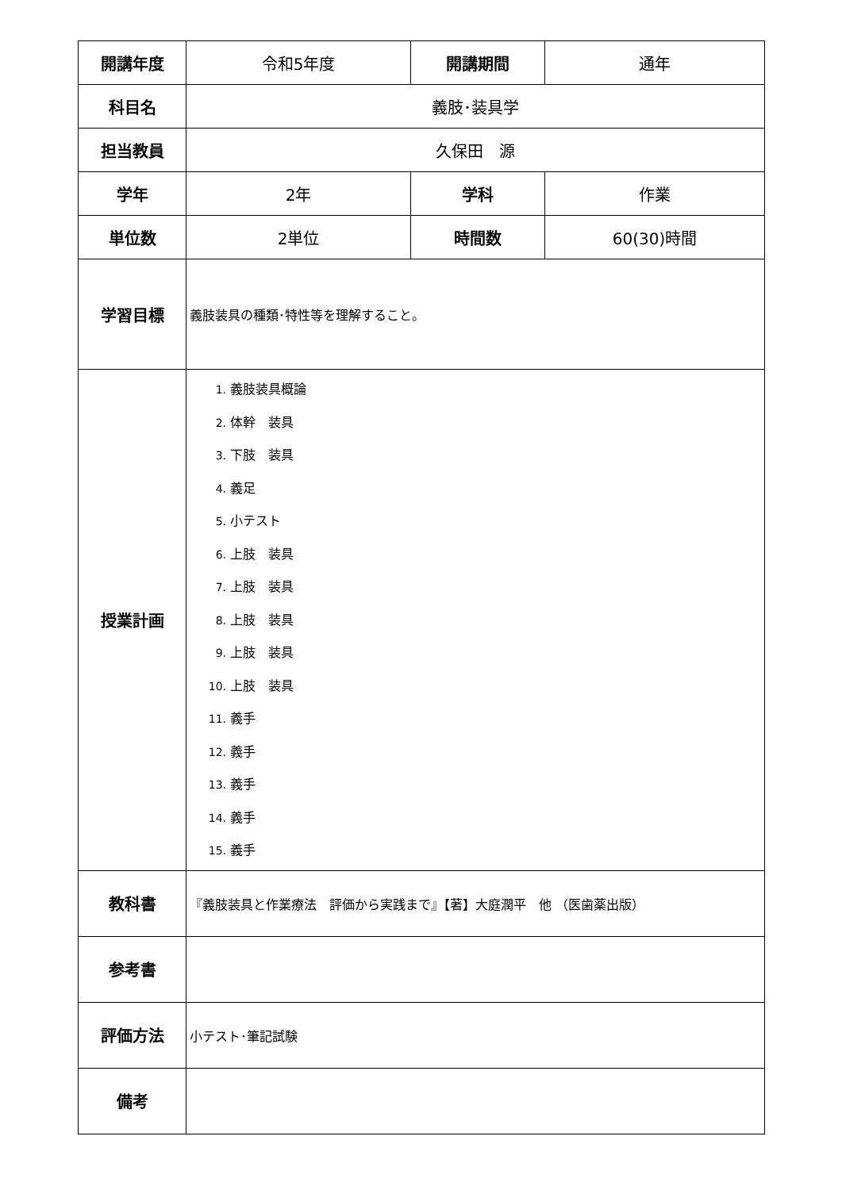| 開講年度 | 令和5年度 | 開講期間 | 通年 |
| 科目名 | 義肢･装具学 | | |
| 担当教員 | 久保田 源 | | |
| 学年 | 2年 | 学科 | 作業 |
| 単位数 | 2単位 | 時間数 | 60(30)時間 |
| 学習目標 | 義肢装具の種類･特性等を理解すること。 | | |
| 授業計画 | 1. 義肢装具概論 2. 体幹 装具 3. 下肢 装具 4. 義足 5. 小テスト 6. 上肢 装具 7. 上肢 装具 8. 上肢 装具 9. 上肢 装具 10. 上肢 装具 11. 義手 12. 義手 13. 義手 14. 義手 15. 義手 | | |
| 教科書 | 『義肢装具と作業療法 評価から実践まで』【著】大庭潤平 他 （医歯薬出版） | | |
| 参考書 | | | |
| 評価方法 | 小テスト･筆記試験 | | |
| 備考 | | | |